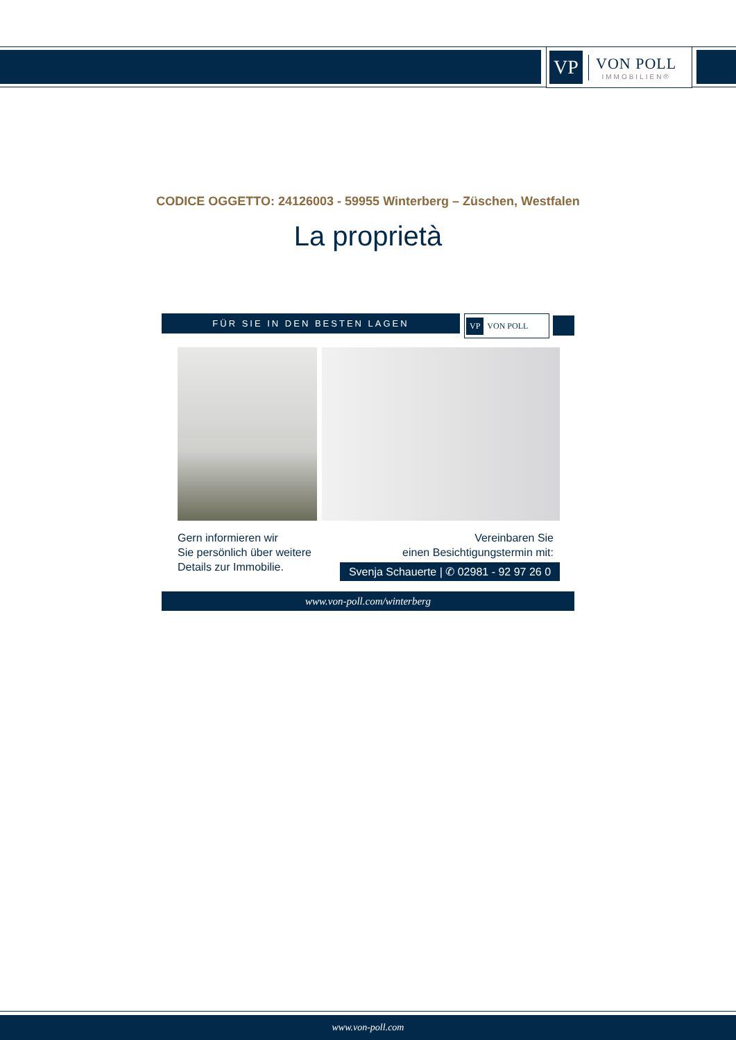VP
VON POLL
IMMOBILIEN®
CODICE OGGETTO: 24126003 - 59955 Winterberg – Züschen, Westfalen
La proprietà
FÜR SIE IN DEN BESTEN LAGEN
VP VON POLL
Gern informieren wir
Sie persönlich über weitere
Details zur Immobilie.
Vereinbaren Sie
einen Besichtigungstermin mit:
Svenja Schauerte | ✆ 02981 - 92 97 26 0
www.von-poll.com/winterberg
www.von-poll.com